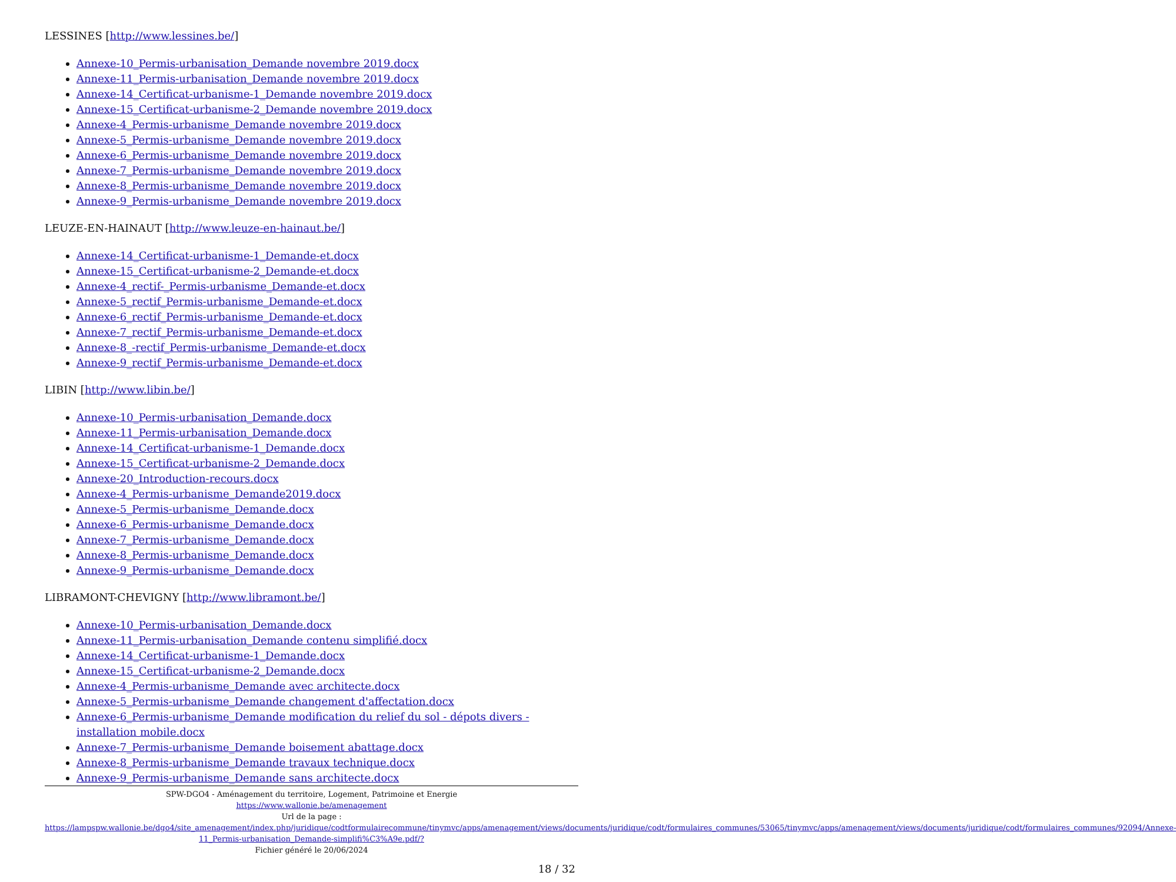LESSINES [http://www.lessines.be/]
Annexe-10_Permis-urbanisation_Demande novembre 2019.docx
Annexe-11_Permis-urbanisation_Demande novembre 2019.docx
Annexe-14_Certificat-urbanisme-1_Demande novembre 2019.docx
Annexe-15_Certificat-urbanisme-2_Demande novembre 2019.docx
Annexe-4_Permis-urbanisme_Demande novembre 2019.docx
Annexe-5_Permis-urbanisme_Demande novembre 2019.docx
Annexe-6_Permis-urbanisme_Demande novembre 2019.docx
Annexe-7_Permis-urbanisme_Demande novembre 2019.docx
Annexe-8_Permis-urbanisme_Demande novembre 2019.docx
Annexe-9_Permis-urbanisme_Demande novembre 2019.docx
LEUZE-EN-HAINAUT [http://www.leuze-en-hainaut.be/]
Annexe-14_Certificat-urbanisme-1_Demande-et.docx
Annexe-15_Certificat-urbanisme-2_Demande-et.docx
Annexe-4_rectif-_Permis-urbanisme_Demande-et.docx
Annexe-5_rectif_Permis-urbanisme_Demande-et.docx
Annexe-6_rectif_Permis-urbanisme_Demande-et.docx
Annexe-7_rectif_Permis-urbanisme_Demande-et.docx
Annexe-8_-rectif_Permis-urbanisme_Demande-et.docx
Annexe-9_rectif_Permis-urbanisme_Demande-et.docx
LIBIN [http://www.libin.be/]
Annexe-10_Permis-urbanisation_Demande.docx
Annexe-11_Permis-urbanisation_Demande.docx
Annexe-14_Certificat-urbanisme-1_Demande.docx
Annexe-15_Certificat-urbanisme-2_Demande.docx
Annexe-20_Introduction-recours.docx
Annexe-4_Permis-urbanisme_Demande2019.docx
Annexe-5_Permis-urbanisme_Demande.docx
Annexe-6_Permis-urbanisme_Demande.docx
Annexe-7_Permis-urbanisme_Demande.docx
Annexe-8_Permis-urbanisme_Demande.docx
Annexe-9_Permis-urbanisme_Demande.docx
LIBRAMONT-CHEVIGNY [http://www.libramont.be/]
Annexe-10_Permis-urbanisation_Demande.docx
Annexe-11_Permis-urbanisation_Demande contenu simplifié.docx
Annexe-14_Certificat-urbanisme-1_Demande.docx
Annexe-15_Certificat-urbanisme-2_Demande.docx
Annexe-4_Permis-urbanisme_Demande avec architecte.docx
Annexe-5_Permis-urbanisme_Demande changement d'affectation.docx
Annexe-6_Permis-urbanisme_Demande modification du relief du sol - dépots divers -installation mobile.docx
Annexe-7_Permis-urbanisme_Demande boisement abattage.docx
Annexe-8_Permis-urbanisme_Demande travaux technique.docx
Annexe-9_Permis-urbanisme_Demande sans architecte.docx
SPW-DGO4 - Aménagement du territoire, Logement, Patrimoine et Energie
https://www.wallonie.be/amenagement
Url de la page :
https://lampspw.wallonie.be/dgo4/site_amenagement/index.php/juridique/codtformulairecommune/tinymvc/apps/amenagement/views/documents/juridique/codt/formulaires_communes/53065/tinymvc/apps/amenagement/views/documents/juridique/codt/formulaires_communes/92094/Annexe-11_Permis-urbanisation_Demande-simplifi%C3%A9e.pdf/?
Fichier généré le 20/06/2024
18 / 32